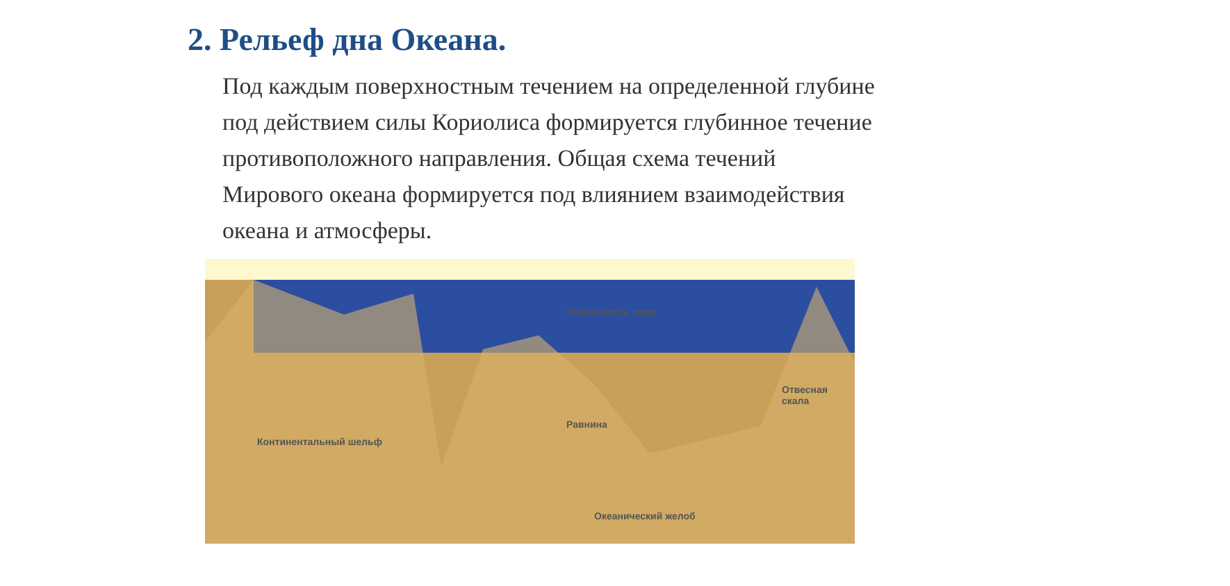2. Рельеф дна Океана.
Под каждым поверхностным течением на определенной глубине под действием силы Кориолиса формируется глубинное течение противоположного направления. Общая схема течений Мирового океана формируется под влиянием взаимодействия океана и атмосферы.
Поверхность моря
Равнина
Отвесная скала
Континентальный шельф
Океанический желоб